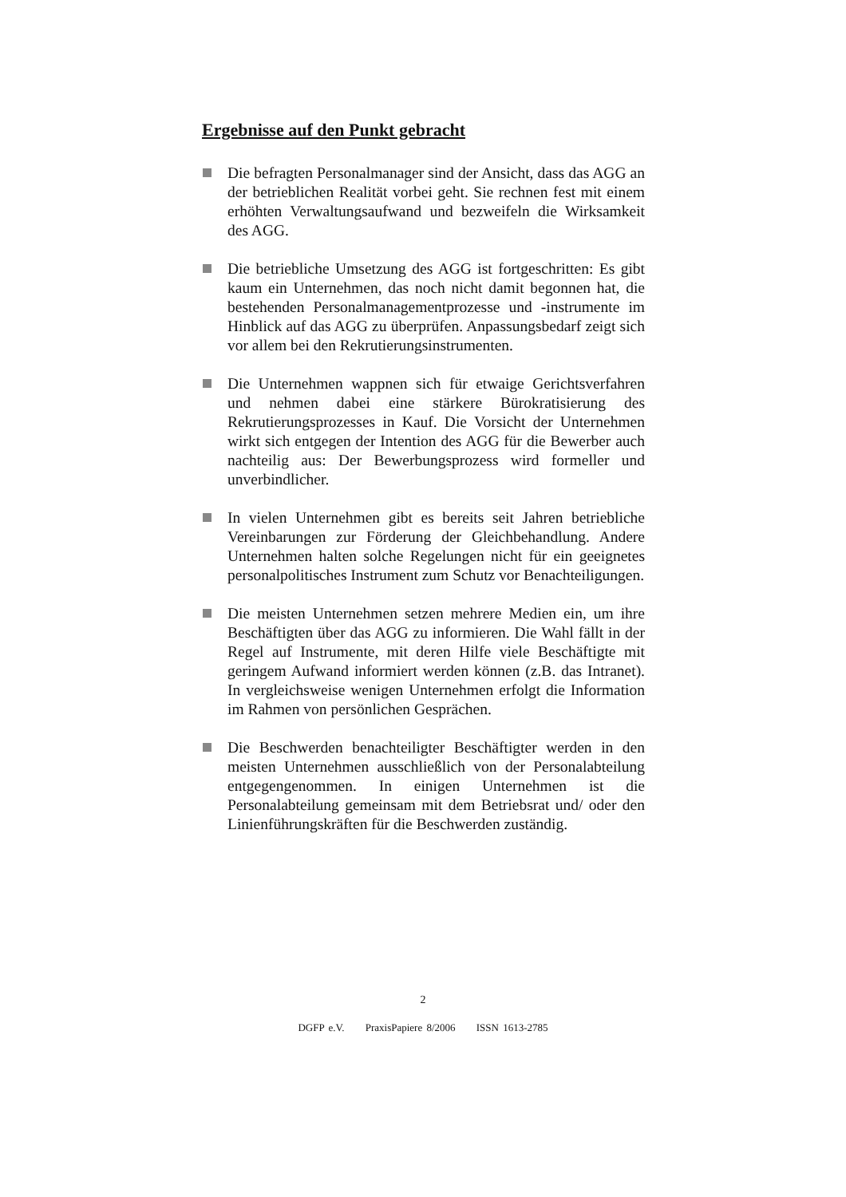Ergebnisse auf den Punkt gebracht
Die befragten Personalmanager sind der Ansicht, dass das AGG an der betrieblichen Realität vorbei geht. Sie rechnen fest mit einem erhöhten Verwaltungsaufwand und bezweifeln die Wirksamkeit des AGG.
Die betriebliche Umsetzung des AGG ist fortgeschritten: Es gibt kaum ein Unternehmen, das noch nicht damit begonnen hat, die bestehenden Personalmanagementprozesse und -instrumente im Hinblick auf das AGG zu überprüfen. Anpassungsbedarf zeigt sich vor allem bei den Rekrutierungsinstrumenten.
Die Unternehmen wappnen sich für etwaige Gerichtsverfahren und nehmen dabei eine stärkere Bürokratisierung des Rekrutierungsprozesses in Kauf. Die Vorsicht der Unternehmen wirkt sich entgegen der Intention des AGG für die Bewerber auch nachteilig aus: Der Bewerbungsprozess wird formeller und unverbindlicher.
In vielen Unternehmen gibt es bereits seit Jahren betriebliche Vereinbarungen zur Förderung der Gleichbehandlung. Andere Unternehmen halten solche Regelungen nicht für ein geeignetes personalpolitisches Instrument zum Schutz vor Benachteiligungen.
Die meisten Unternehmen setzen mehrere Medien ein, um ihre Beschäftigten über das AGG zu informieren. Die Wahl fällt in der Regel auf Instrumente, mit deren Hilfe viele Beschäftigte mit geringem Aufwand informiert werden können (z.B. das Intranet). In vergleichsweise wenigen Unternehmen erfolgt die Information im Rahmen von persönlichen Gesprächen.
Die Beschwerden benachteiligter Beschäftigter werden in den meisten Unternehmen ausschließlich von der Personalabteilung entgegengenommen. In einigen Unternehmen ist die Personalabteilung gemeinsam mit dem Betriebsrat und/ oder den Linienführungskräften für die Beschwerden zuständig.
2
DGFP e.V. PraxisPapiere 8/2006 ISSN 1613-2785